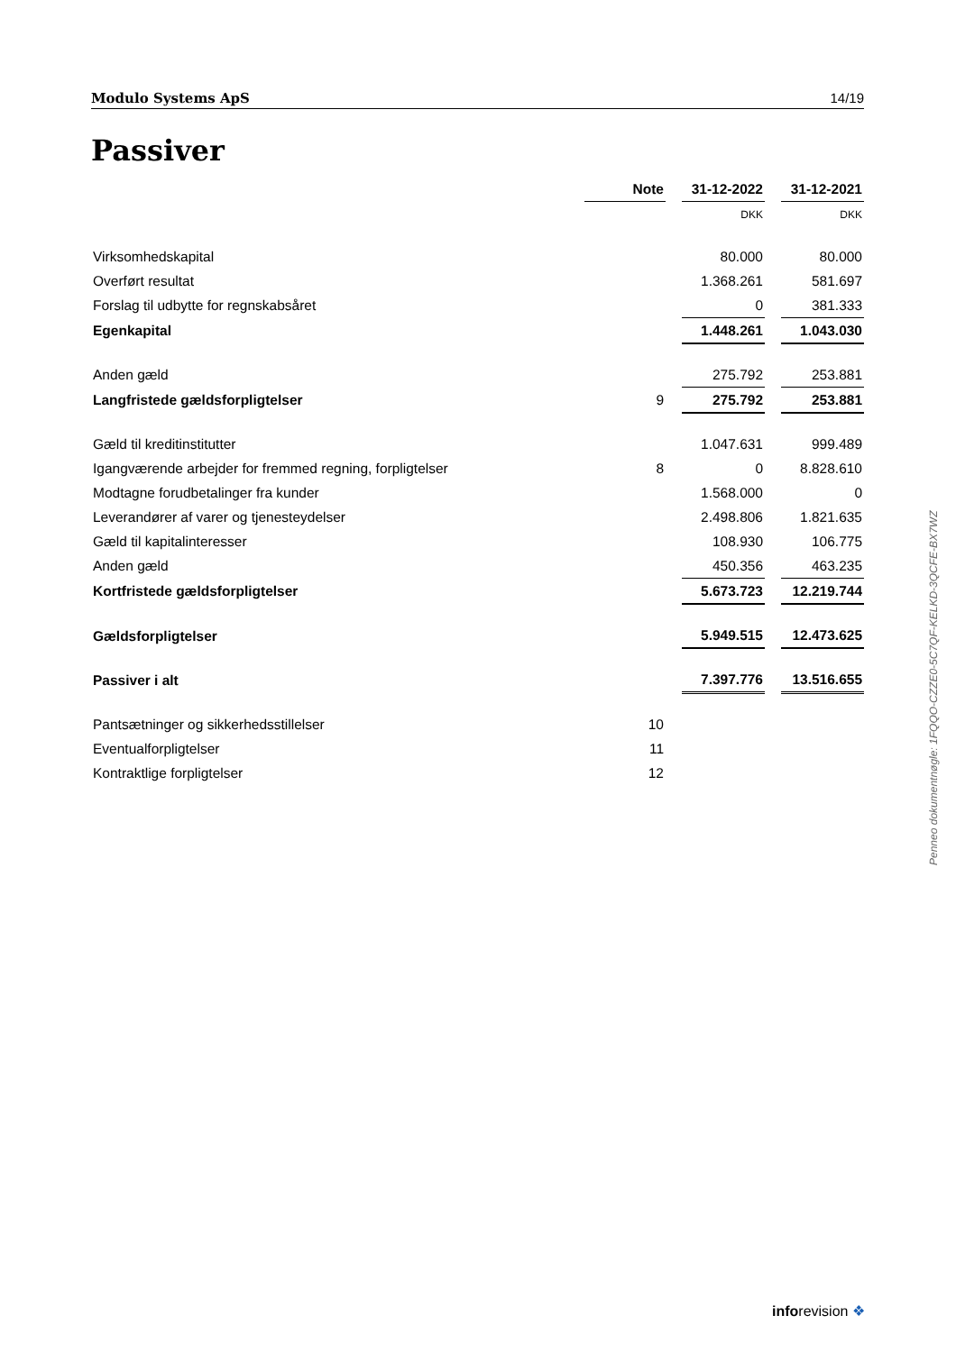Modulo Systems ApS 14/19
Passiver
| | Note | | 31-12-2022 | | 31-12-2021 |
| | | | DKK | | DKK |
| Virksomhedskapital | | | 80.000 | | 80.000 |
| Overført resultat | | | 1.368.261 | | 581.697 |
| Forslag til udbytte for regnskabsåret | | | 0 | | 381.333 |
| Egenkapital | | | 1.448.261 | | 1.043.030 |
| Anden gæld | | | 275.792 | | 253.881 |
| Langfristede gældsforpligtelser | 9 | | 275.792 | | 253.881 |
| Gæld til kreditinstitutter | | | 1.047.631 | | 999.489 |
| Igangværende arbejder for fremmed regning, forpligtelser | 8 | | 0 | | 8.828.610 |
| Modtagne forudbetalinger fra kunder | | | 1.568.000 | | 0 |
| Leverandører af varer og tjenesteydelser | | | 2.498.806 | | 1.821.635 |
| Gæld til kapitalinteresser | | | 108.930 | | 106.775 |
| Anden gæld | | | 450.356 | | 463.235 |
| Kortfristede gældsforpligtelser | | | 5.673.723 | | 12.219.744 |
| Gældsforpligtelser | | | 5.949.515 | | 12.473.625 |
| Passiver i alt | | | 7.397.776 | | 13.516.655 |
| Pantsætninger og sikkerhedsstillelser | 10 | | | | |
| Eventualforpligtelser | 11 | | | | |
| Kontraktlige forpligtelser | 12 | | | | |
Penneo dokumentnøgle: 1FQQO-CZZE0-5C7QF-KELKD-3QCFE-BX7WZ
inforevision ❖